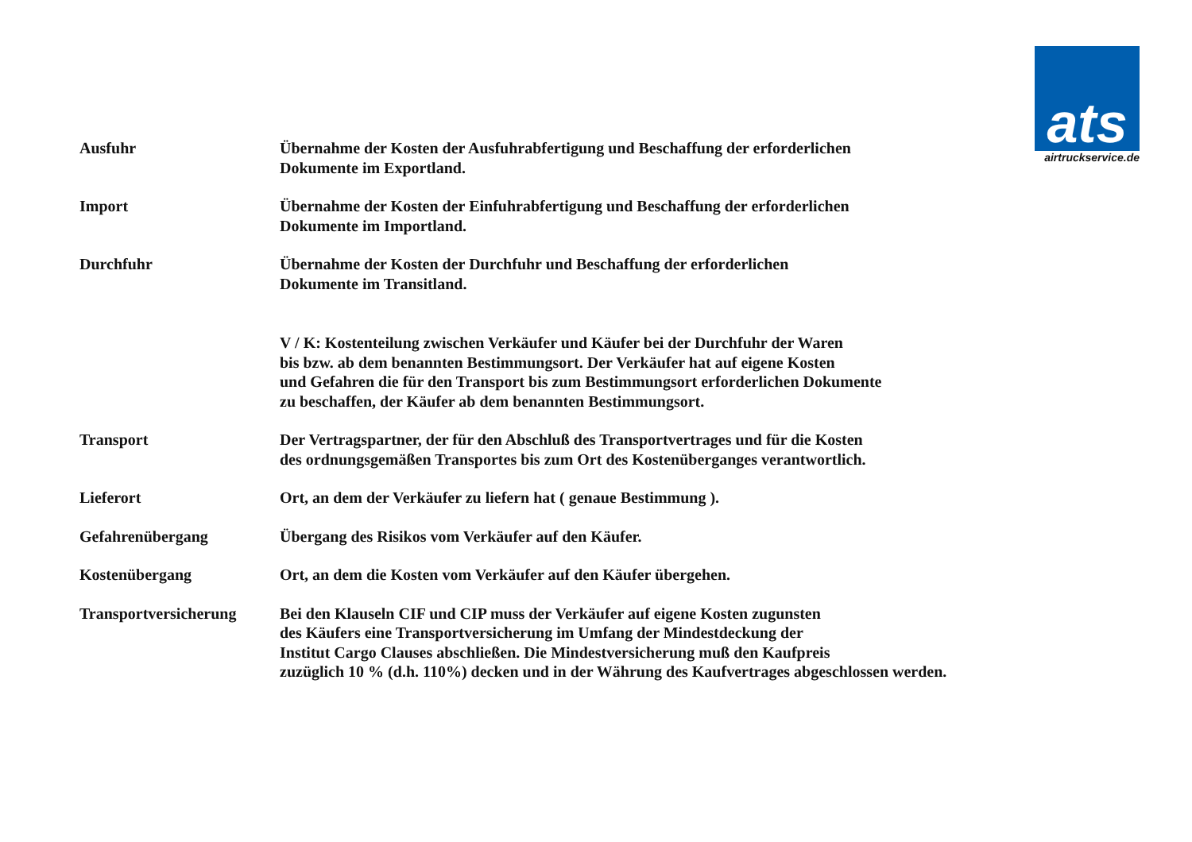ats
airtruckservice.de
Ausfuhr Übernahme der Kosten der Ausfuhrabfertigung und Beschaffung der erforderlichen
Dokumente im Exportland.
Import Übernahme der Kosten der Einfuhrabfertigung und Beschaffung der erforderlichen
Dokumente im Importland.
Durchfuhr Übernahme der Kosten der Durchfuhr und Beschaffung der erforderlichen
Dokumente im Transitland.
V / K: Kostenteilung zwischen Verkäufer und Käufer bei der Durchfuhr der Waren
bis bzw. ab dem benannten Bestimmungsort. Der Verkäufer hat auf eigene Kosten
und Gefahren die für den Transport bis zum Bestimmungsort erforderlichen Dokumente
zu beschaffen, der Käufer ab dem benannten Bestimmungsort.
Transport Der Vertragspartner, der für den Abschluß des Transportvertrages und für die Kosten
des ordnungsgemäßen Transportes bis zum Ort des Kostenüberganges verantwortlich.
Lieferort Ort, an dem der Verkäufer zu liefern hat ( genaue Bestimmung ).
Gefahrenübergang Übergang des Risikos vom Verkäufer auf den Käufer.
Kostenübergang Ort, an dem die Kosten vom Verkäufer auf den Käufer übergehen.
Transportversicherung Bei den Klauseln CIF und CIP muss der Verkäufer auf eigene Kosten zugunsten
des Käufers eine Transportversicherung im Umfang der Mindestdeckung der
Institut Cargo Clauses abschließen. Die Mindestversicherung muß den Kaufpreis
zuzüglich 10 % (d.h. 110%) decken und in der Währung des Kaufvertrages abgeschlossen werden.